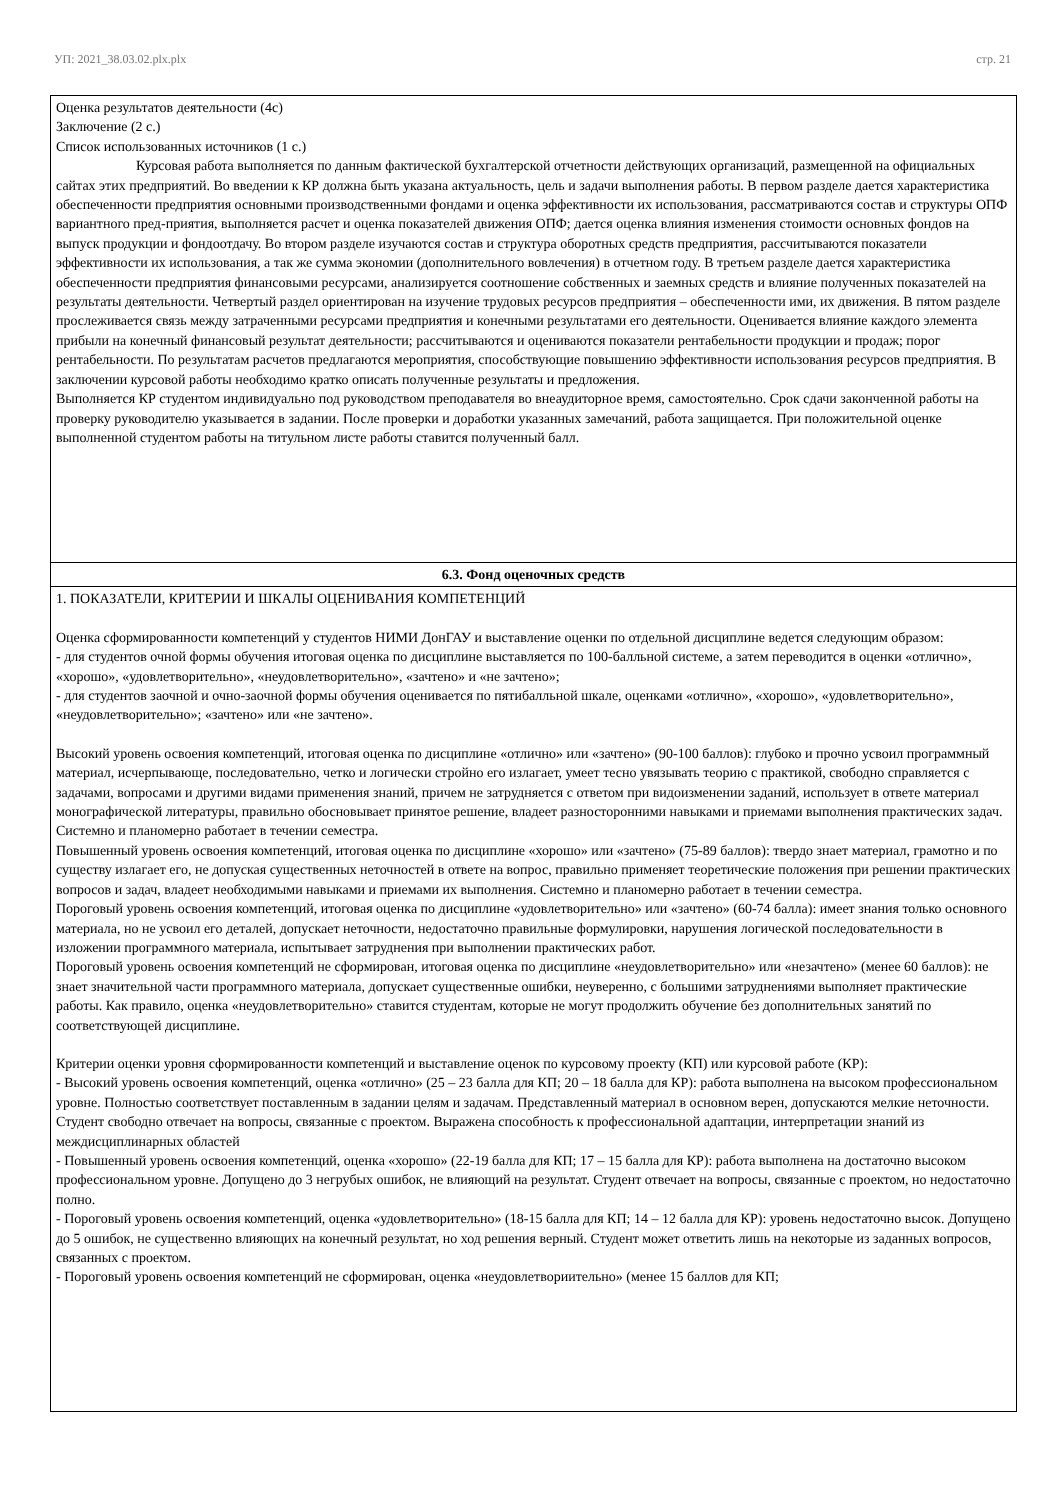УП: 2021_38.03.02.plx.plx стр. 21
| Оценка результатов деятельности (4с) Заключение (2 с.) Список использованных источников (1 с.) Курсовая работа выполняется по данным фактической бухгалтерской отчетности действующих организаций, размещенной на официальных сайтах этих предприятий. Во введении к КР должна быть указана актуальность, цель и задачи выполнения работы. В первом разделе дается характеристика обеспеченности предприятия основными производственными фондами и оценка эффективности их использования, рассматриваются состав и структуры ОПФ вариантного пред-приятия, выполняется расчет и оценка показателей движения ОПФ; дается оценка влияния изменения стоимости основных фондов на выпуск продукции и фондоотдачу. Во втором разделе изучаются состав и структура оборотных средств предприятия, рассчитываются показатели эффективности их использования, а так же сумма экономии (дополнительного вовлечения) в отчетном году. В третьем разделе дается характеристика обеспеченности предприятия финансовыми ресурсами, анализируется соотношение собственных и заемных средств и влияние полученных показателей на результаты деятельности. Четвертый раздел ориентирован на изучение трудовых ресурсов предприятия – обеспеченности ими, их движения. В пятом разделе прослеживается связь между затраченными ресурсами предприятия и конечными результатами его деятельности. Оценивается влияние каждого элемента прибыли на конечный финансовый результат деятельности; рассчитываются и оцениваются показатели рентабельности продукции и продаж; порог рентабельности. По результатам расчетов предлагаются мероприятия, способствующие повышению эффективности использования ресурсов предприятия. В заключении курсовой работы необходимо кратко описать полученные результаты и предложения. Выполняется КР студентом индивидуально под руководством преподавателя во внеаудиторное время, самостоятельно. Срок сдачи законченной работы на проверку руководителю указывается в задании. После проверки и доработки указанных замечаний, работа защищается. При положительной оценке выполненной студентом работы на титульном листе работы ставится полученный балл. |
| 6.3. Фонд оценочных средств |
| 1. ПОКАЗАТЕЛИ, КРИТЕРИИ И ШКАЛЫ ОЦЕНИВАНИЯ КОМПЕТЕНЦИЙ Оценка сформированности компетенций у студентов НИМИ ДонГАУ и выставление оценки по отдельной дисциплине ведется следующим образом: - для студентов очной формы обучения итоговая оценка по дисциплине выставляется по 100-балльной системе, а затем переводится в оценки «отлично», «хорошо», «удовлетворительно», «неудовлетворительно», «зачтено» и «не зачтено»; - для студентов заочной и очно-заочной формы обучения оценивается по пятибалльной шкале, оценками «отлично», «хорошо», «удовлетворительно», «неудовлетворительно»; «зачтено» или «не зачтено». Высокий уровень освоения компетенций, итоговая оценка по дисциплине «отлично» или «зачтено» (90-100 баллов): глубоко и прочно усвоил программный материал, исчерпывающе, последовательно, четко и логически стройно его излагает, умеет тесно увязывать теорию с практикой, свободно справляется с задачами, вопросами и другими видами применения знаний, причем не затрудняется с ответом при видоизменении заданий, использует в ответе материал монографической литературы, правильно обосновывает принятое решение, владеет разносторонними навыками и приемами выполнения практических задач. Системно и планомерно работает в течении семестра. Повышенный уровень освоения компетенций, итоговая оценка по дисциплине «хорошо» или «зачтено» (75-89 баллов): твердо знает материал, грамотно и по существу излагает его, не допуская существенных неточностей в ответе на вопрос, правильно применяет теоретические положения при решении практических вопросов и задач, владеет необходимыми навыками и приемами их выполнения. Системно и планомерно работает в течении семестра. Пороговый уровень освоения компетенций, итоговая оценка по дисциплине «удовлетворительно» или «зачтено» (60-74 балла): имеет знания только основного материала, но не усвоил его деталей, допускает неточности, недостаточно правильные формулировки, нарушения логической последовательности в изложении программного материала, испытывает затруднения при выполнении практических работ. Пороговый уровень освоения компетенций не сформирован, итоговая оценка по дисциплине «неудовлетворительно» или «незачтено» (менее 60 баллов): не знает значительной части программного материала, допускает существенные ошибки, неуверенно, с большими затруднениями выполняет практические работы. Как правило, оценка «неудовлетворительно» ставится студентам, которые не могут продолжить обучение без дополнительных занятий по соответствующей дисциплине. Критерии оценки уровня сформированности компетенций и выставление оценок по курсовому проекту (КП) или курсовой работе (КР): - Высокий уровень освоения компетенций, оценка «отлично» (25 – 23 балла для КП; 20 – 18 балла для КР): работа выполнена на высоком профессиональном уровне. Полностью соответствует поставленным в задании целям и задачам. Представленный материал в основном верен, допускаются мелкие неточности. Студент свободно отвечает на вопросы, связанные с проектом. Выражена способность к профессиональной адаптации, интерпретации знаний из междисциплинарных областей - Повышенный уровень освоения компетенций, оценка «хорошо» (22-19 балла для КП; 17 – 15 балла для КР): работа выполнена на достаточно высоком профессиональном уровне. Допущено до 3 негрубых ошибок, не влияющий на результат. Студент отвечает на вопросы, связанные с проектом, но недостаточно полно. - Пороговый уровень освоения компетенций, оценка «удовлетворительно» (18-15 балла для КП; 14 – 12 балла для КР): уровень недостаточно высок. Допущено до 5 ошибок, не существенно влияющих на конечный результат, но ход решения верный. Студент может ответить лишь на некоторые из заданных вопросов, связанных с проектом. - Пороговый уровень освоения компетенций не сформирован, оценка «неудовлетвориительно» (менее 15 баллов для КП; |